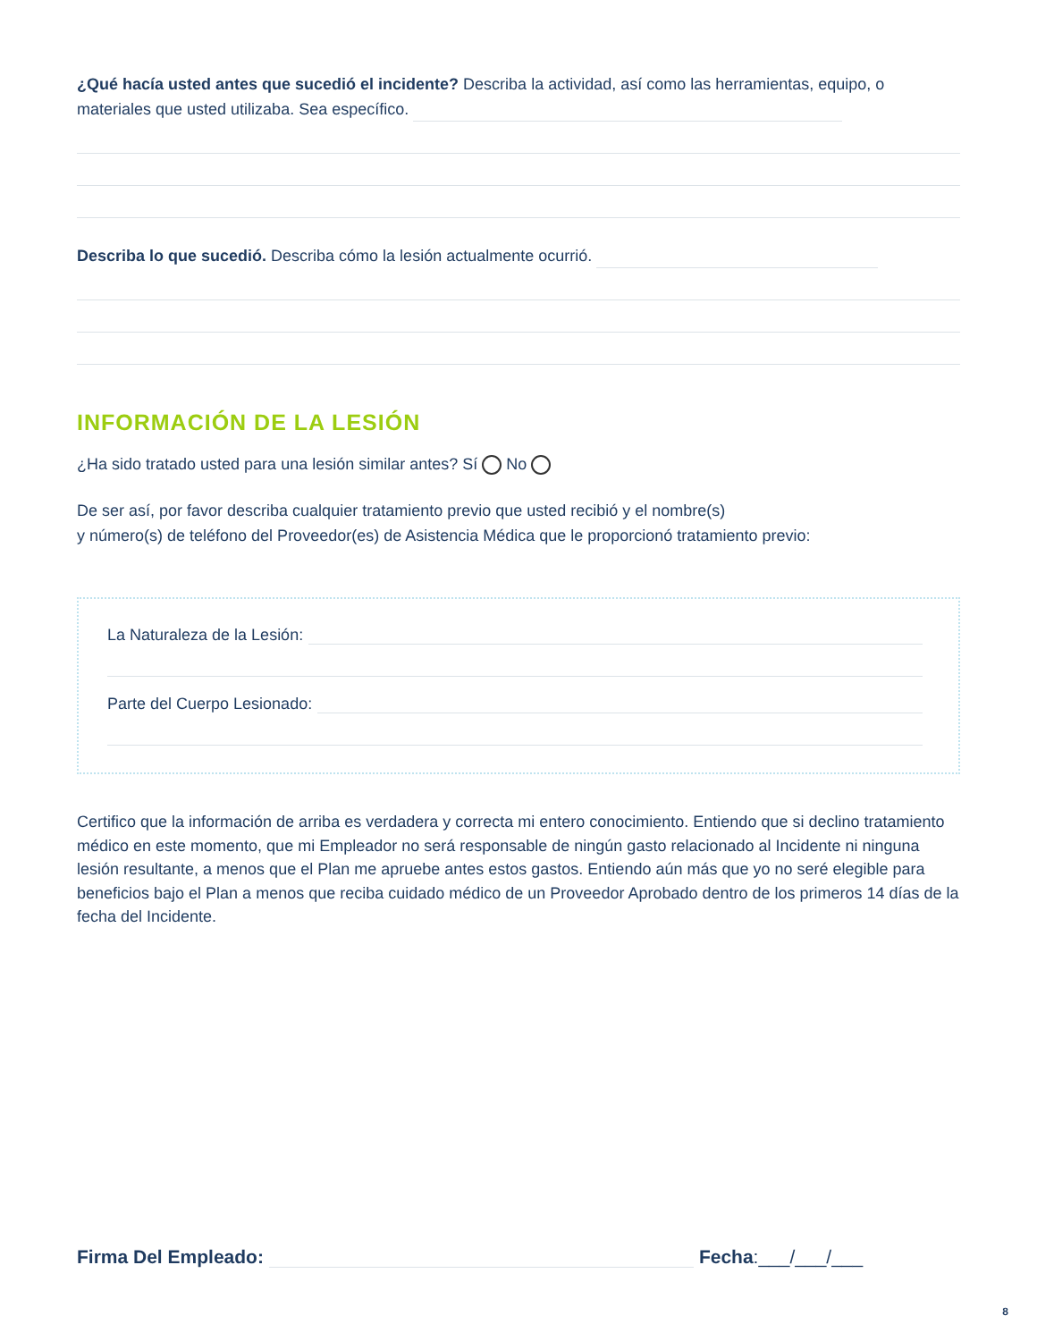¿Qué hacía usted antes que sucedió el incidente? Describa la actividad, así como las herramientas, equipo, o materiales que usted utilizaba. Sea específico.
Describa lo que sucedió. Describa cómo la lesión actualmente ocurrió.
INFORMACIÓN DE LA LESIÓN
¿Ha sido tratado usted para una lesión similar antes? Sí No
De ser así, por favor describa cualquier tratamiento previo que usted recibió y el nombre(s)
y número(s) de teléfono del Proveedor(es) de Asistencia Médica que le proporcionó tratamiento previo:
La Naturaleza de la Lesión:
Parte del Cuerpo Lesionado:
Certifico que la información de arriba es verdadera y correcta mi entero conocimiento. Entiendo que si declino tratamiento médico en este momento, que mi Empleador no será responsable de ningún gasto relacionado al Incidente ni ninguna lesión resultante, a menos que el Plan me apruebe antes estos gastos. Entiendo aún más que yo no seré elegible para beneficios bajo el Plan a menos que reciba cuidado médico de un Proveedor Aprobado dentro de los primeros 14 días de la fecha del Incidente.
Firma Del Empleado: Fecha: ___/___/___
8